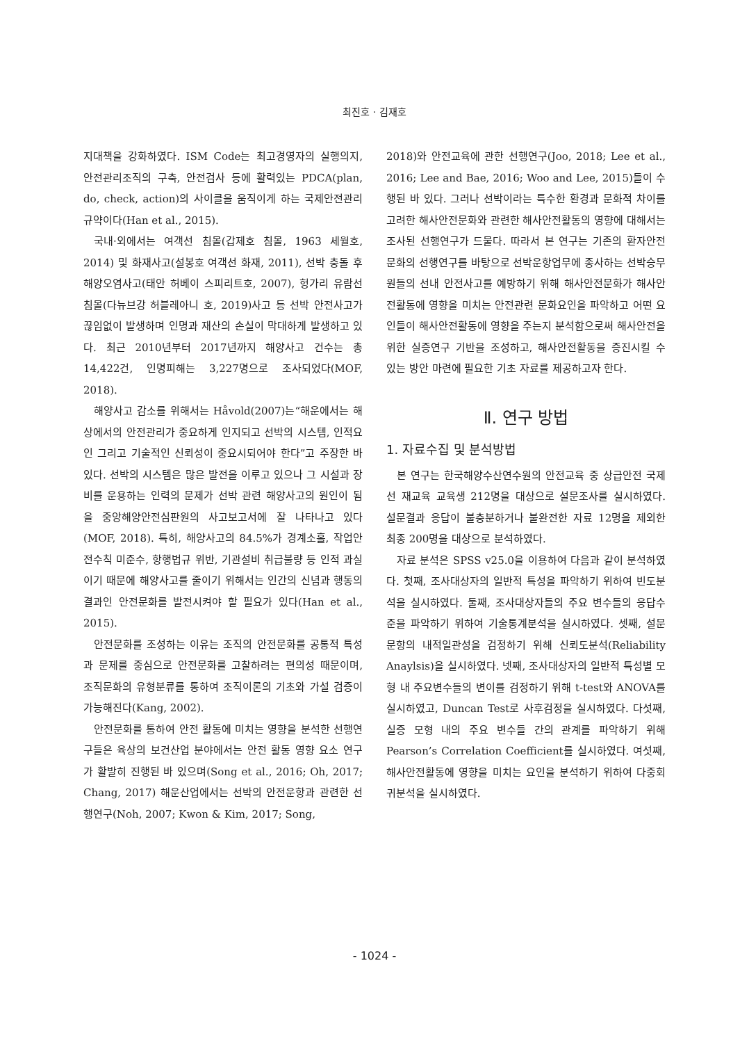최진호 · 김재호
지대책을 강화하였다. ISM Code는 최고경영자의 실행의지, 안전관리조직의 구축, 안전검사 등에 활력있는 PDCA(plan, do, check, action)의 사이클을 움직이게 하는 국제안전관리규약이다(Han et al., 2015).
국내·외에서는 여객선 침몰(갑제호 침몰, 1963 세월호, 2014) 및 화재사고(설봉호 여객선 화재, 2011), 선박 충돌 후 해양오염사고(태안 허베이 스피리트호, 2007), 헝가리 유람선 침몰(다뉴브강 허블레아니 호, 2019)사고 등 선박 안전사고가 끊임없이 발생하며 인명과 재산의 손실이 막대하게 발생하고 있다. 최근 2010년부터 2017년까지 해양사고 건수는 총 14,422건, 인명피해는 3,227명으로 조사되었다(MOF, 2018).
해양사고 감소를 위해서는 Håvold(2007)는“해운에서는 해상에서의 안전관리가 중요하게 인지되고 선박의 시스템, 인적요인 그리고 기술적인 신뢰성이 중요시되어야 한다”고 주장한 바 있다. 선박의 시스템은 많은 발전을 이루고 있으나 그 시설과 장비를 운용하는 인력의 문제가 선박 관련 해양사고의 원인이 됨을 중앙해양안전심판원의 사고보고서에 잘 나타나고 있다(MOF, 2018). 특히, 해양사고의 84.5%가 경계소홀, 작업안전수칙 미준수, 항행법규 위반, 기관설비 취급불량 등 인적 과실이기 때문에 해양사고를 줄이기 위해서는 인간의 신념과 행동의 결과인 안전문화를 발전시켜야 할 필요가 있다(Han et al., 2015).
안전문화를 조성하는 이유는 조직의 안전문화를 공통적 특성과 문제를 중심으로 안전문화를 고찰하려는 편의성 때문이며, 조직문화의 유형분류를 통하여 조직이론의 기초와 가설 검증이 가능해진다(Kang, 2002).
안전문화를 통하여 안전 활동에 미치는 영향을 분석한 선행연구들은 육상의 보건산업 분야에서는 안전 활동 영향 요소 연구가 활발히 진행된 바 있으며(Song et al., 2016; Oh, 2017; Chang, 2017) 해운산업에서는 선박의 안전운항과 관련한 선행연구(Noh, 2007; Kwon & Kim, 2017; Song,
2018)와 안전교육에 관한 선행연구(Joo, 2018; Lee et al., 2016; Lee and Bae, 2016; Woo and Lee, 2015)들이 수행된 바 있다. 그러나 선박이라는 특수한 환경과 문화적 차이를 고려한 해사안전문화와 관련한 해사안전활동의 영향에 대해서는 조사된 선행연구가 드물다. 따라서 본 연구는 기존의 환자안전문화의 선행연구를 바탕으로 선박운항업무에 종사하는 선박승무원들의 선내 안전사고를 예방하기 위해 해사안전문화가 해사안전활동에 영향을 미치는 안전관련 문화요인을 파악하고 어떤 요인들이 해사안전활동에 영향을 주는지 분석함으로써 해사안전을 위한 실증연구 기반을 조성하고, 해사안전활동을 증진시킬 수 있는 방안 마련에 필요한 기초 자료를 제공하고자 한다.
Ⅱ. 연구 방법
1. 자료수집 및 분석방법
본 연구는 한국해양수산연수원의 안전교육 중 상급안전 국제선 재교육 교육생 212명을 대상으로 설문조사를 실시하였다. 설문결과 응답이 불충분하거나 불완전한 자료 12명을 제외한 최종 200명을 대상으로 분석하였다.
자료 분석은 SPSS v25.0을 이용하여 다음과 같이 분석하였다. 첫째, 조사대상자의 일반적 특성을 파악하기 위하여 빈도분석을 실시하였다. 둘째, 조사대상자들의 주요 변수들의 응답수준을 파악하기 위하여 기술통계분석을 실시하였다. 셋째, 설문 문항의 내적일관성을 검정하기 위해 신뢰도분석(Reliability Anaylsis)을 실시하였다. 넷째, 조사대상자의 일반적 특성별 모형 내 주요변수들의 변이를 검정하기 위해 t-test와 ANOVA를 실시하였고, Duncan Test로 사후검정을 실시하였다. 다섯째, 실증 모형 내의 주요 변수들 간의 관계를 파악하기 위해 Pearson’s Correlation Coefficient를 실시하였다. 여섯째, 해사안전활동에 영향을 미치는 요인을 분석하기 위하여 다중회귀분석을 실시하였다.
- 1024 -